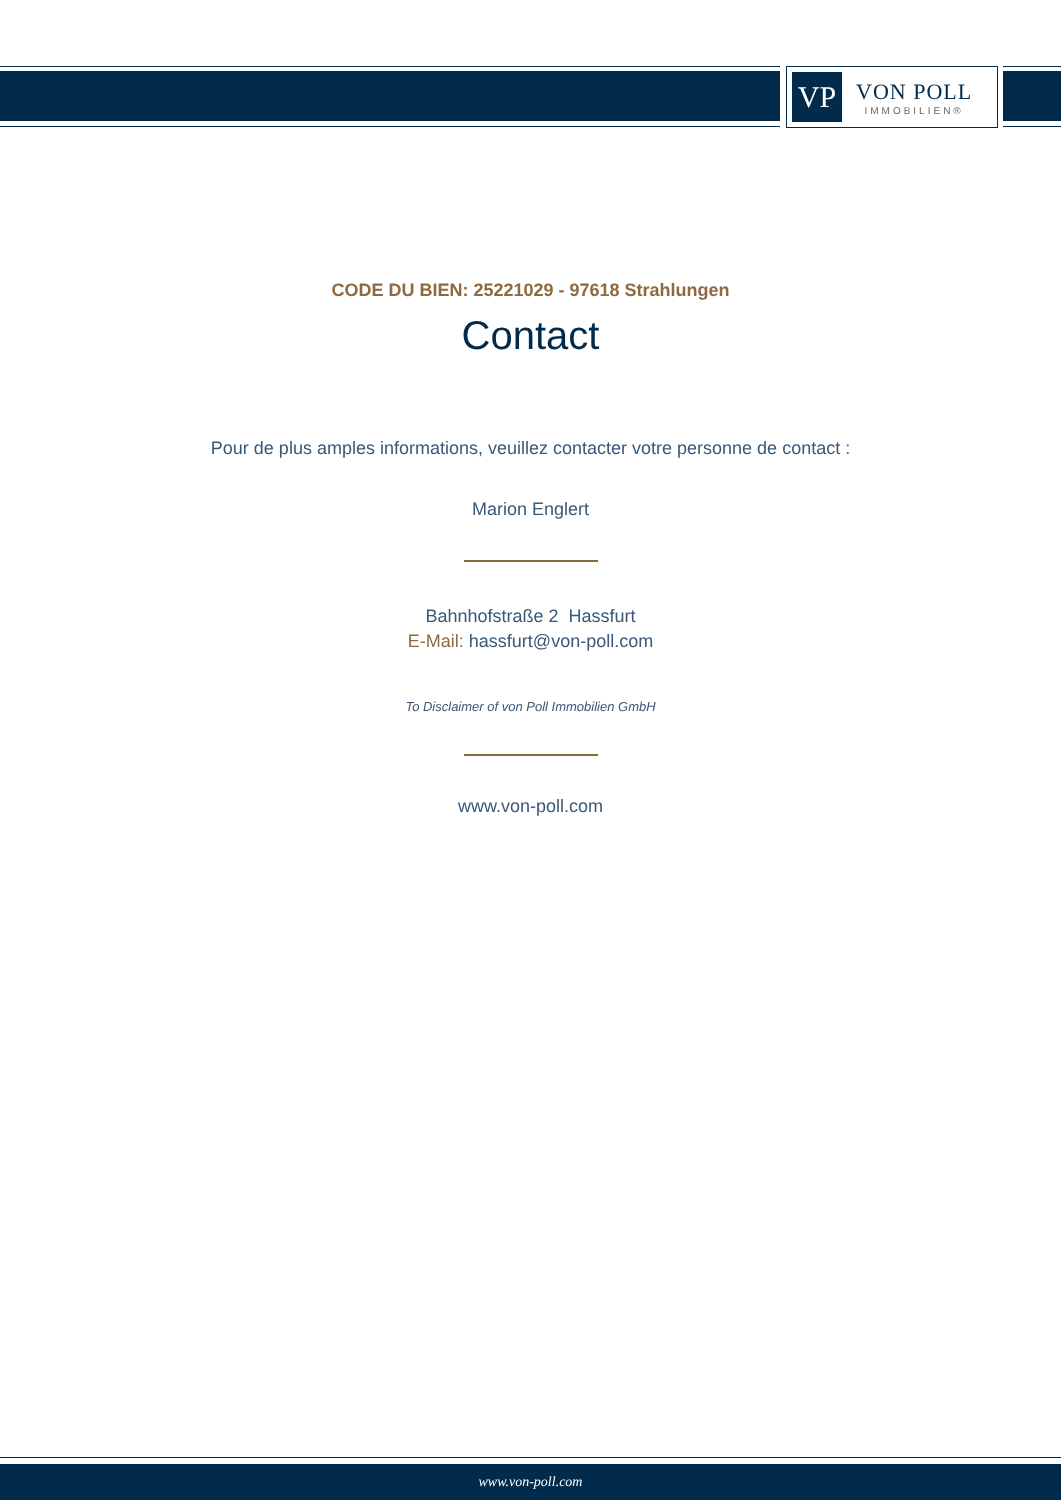VP
VON POLL
IMMOBILIEN®
CODE DU BIEN: 25221029 - 97618 Strahlungen
Contact
Pour de plus amples informations, veuillez contacter votre personne de contact :
Marion Englert
Bahnhofstraße 2 Hassfurt
E-Mail: hassfurt@von-poll.com
To Disclaimer of von Poll Immobilien GmbH
www.von-poll.com
www.von-poll.com